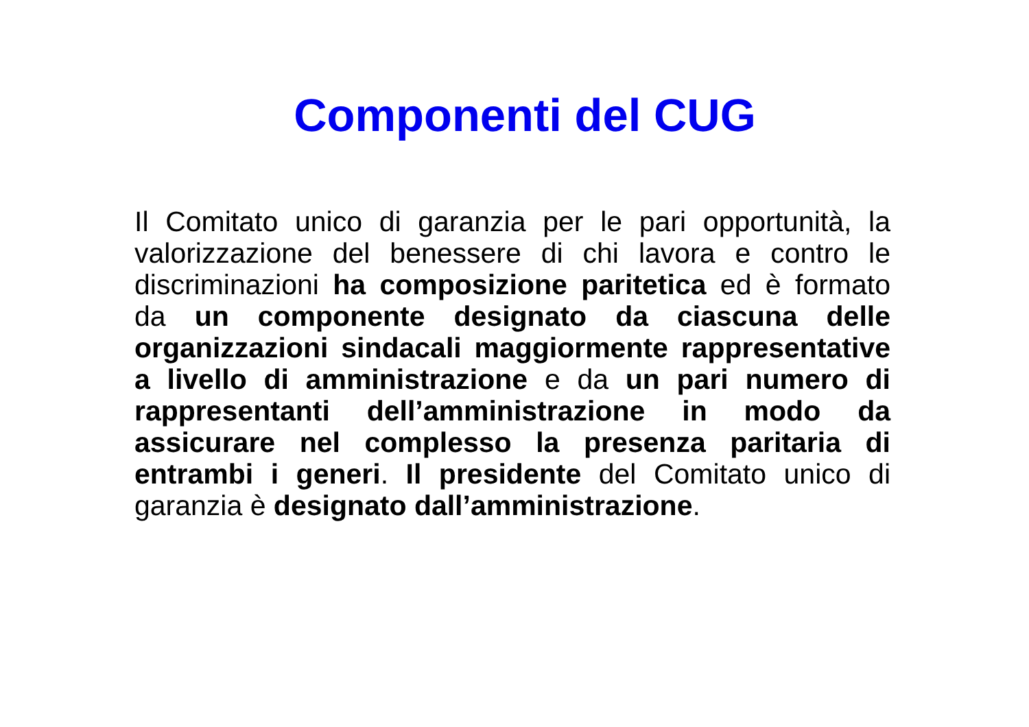Componenti del CUG
Il Comitato unico di garanzia per le pari opportunità, la valorizzazione del benessere di chi lavora e contro le discriminazioni ha composizione paritetica ed è formato da un componente designato da ciascuna delle organizzazioni sindacali maggiormente rappresentative a livello di amministrazione e da un pari numero di rappresentanti dell’amministrazione in modo da assicurare nel complesso la presenza paritaria di entrambi i generi. Il presidente del Comitato unico di garanzia è designato dall’amministrazione.